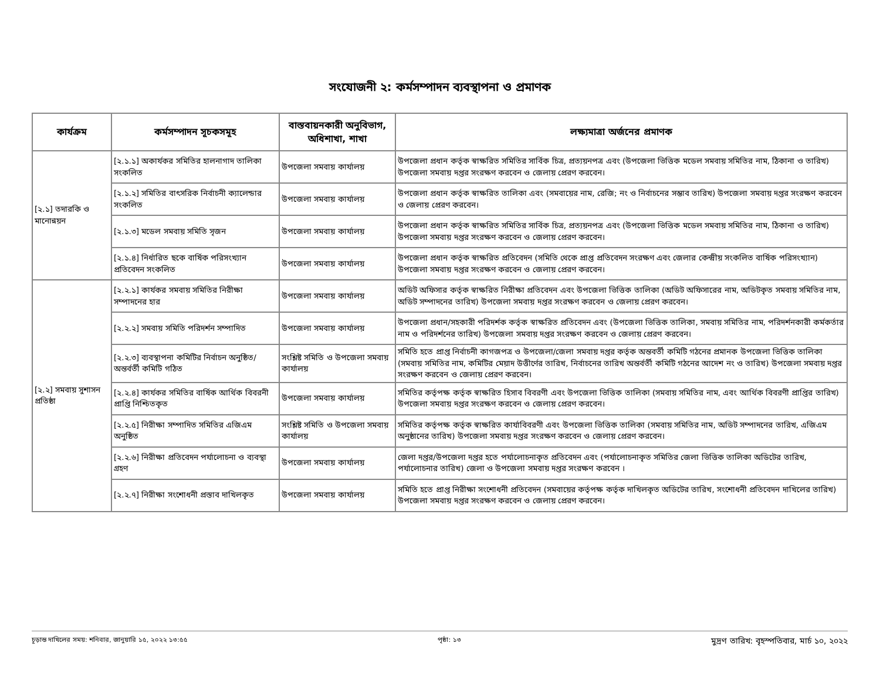সংযোজনী ২: কর্মসম্পাদন ব্যবস্থাপনা ও প্রমাণক
| কার্যক্রম | কর্মসম্পাদন সূচকসমূহ | বাস্তবায়নকারী অনুবিভাগ, অধিশাখা, শাখা | লক্ষ্যমাত্রা অর্জনের প্রমাণক |
| --- | --- | --- | --- |
| [২.১] তদারকি ও মানোন্নয়ন | [২.১.১] অকার্যকর সমিতির হালনাগাদ তালিকা সংকলিত | উপজেলা সমবায় কার্যালয় | উপজেলা প্রধান কর্তৃক স্বাক্ষরিত সমিতির সার্বিক চিত্র, প্রত্যয়নপত্র এবং (উপজেলা ভিত্তিক মডেল সমবায় সমিতির নাম, ঠিকানা ও তারিখ) উপজেলা সমবায় দপ্তর সংরক্ষণ করবেন ও জেলায় প্রেরণ করবেন। |
| | [২.১.২] সমিতির বাৎসরিক নির্বাচনী ক্যালেন্ডার সংকলিত | উপজেলা সমবায় কার্যালয় | উপজেলা প্রধান কর্তৃক স্বাক্ষরিত তালিকা এবং (সমবায়ের নাম, রেজি; নং ও নির্বাচনের সম্ভাব তারিখ) উপজেলা সমবায় দপ্তর সংরক্ষণ করবেন ও জেলায় প্রেরণ করবেন। |
| | [২.১.৩] মডেল সমবায় সমিতি সৃজন | উপজেলা সমবায় কার্যালয় | উপজেলা প্রধান কর্তৃক স্বাক্ষরিত সমিতির সার্বিক চিত্র, প্রত্যয়নপত্র এবং (উপজেলা ভিত্তিক মডেল সমবায় সমিতির নাম, ঠিকানা ও তারিখ) উপজেলা সমবায় দপ্তর সংরক্ষণ করবেন ও জেলায় প্রেরণ করবেন। |
| | [২.১.৪] নির্ধারিত ছকে বার্ষিক পরিসংখ্যান প্রতিবেদন সংকলিত | উপজেলা সমবায় কার্যালয় | উপজেলা প্রধান কর্তৃক স্বাক্ষরিত প্রতিবেদন (সমিতি থেকে প্রাপ্ত প্রতিবেদন সংরক্ষণ এবং জেলার কেন্দ্রীয় সংকলিত বার্ষিক পরিসংখ্যান) উপজেলা সমবায় দপ্তর সংরক্ষণ করবেন ও জেলায় প্রেরণ করবেন। |
| [২.২] সমবায় সুশাসন প্রতিষ্ঠা | [২.২.১] কার্যকর সমবায় সমিতির নিরীক্ষা সম্পাদনের হার | উপজেলা সমবায় কার্যালয় | অডিট অফিসার কর্তৃক স্বাক্ষরিত নিরীক্ষা প্রতিবেদন এবং উপজেলা ভিত্তিক তালিকা (অডিট অফিসারের নাম, অডিটকৃত সমবায় সমিতির নাম, অডিট সম্পাদনের তারিখ) উপজেলা সমবায় দপ্তর সংরক্ষণ করবেন ও জেলায় প্রেরণ করবেন। |
| | [২.২.২] সমবায় সমিতি পরিদর্শন সম্পাদিত | উপজেলা সমবায় কার্যালয় | উপজেলা প্রধান/সহকারী পরিদর্শক কর্তৃক স্বাক্ষরিত প্রতিবেদন এবং (উপজেলা ভিত্তিক তালিকা, সমবায় সমিতির নাম, পরিদর্শনকারী কর্মকর্তার নাম ও পরিদর্শনের তারিখ) উপজেলা সমবায় দপ্তর সংরক্ষণ করবেন ও জেলায় প্রেরণ করবেন। |
| | [২.২.৩] ব্যবস্থাপনা কমিটির নির্বাচন অনুষ্ঠিত/অন্তর্বর্তী কমিটি গঠিত | সংশ্লিষ্ট সমিতি ও উপজেলা সমবায় কার্যালয় | সমিতি হতে প্রাপ্ত নির্বাচনী কাগজপত্র ও উপজেলা/জেলা সমবায় দপ্তর কর্তৃক অন্তবর্তী কমিটি গঠনের প্রমানক উপজেলা ভিত্তিক তালিকা (সমবায় সমিতির নাম, কমিটির মেয়াদ উত্তীর্ণের তারিখ, নির্বাচনের তারিখ অন্তর্বর্তী কমিটি গঠনের আদেশ নং ও তারিখ) উপজেলা সমবায় দপ্তর সংরক্ষণ করবেন ও জেলায় প্রেরণ করবেন। |
| | [২.২.৪] কার্যকর সমিতির বার্ষিক আর্থিক বিবরনী প্রাপ্তি নিশ্চিতকৃত | উপজেলা সমবায় কার্যালয় | সমিতির কর্তৃপক্ষ কর্তৃক স্বাক্ষরিত হিসাব বিবরণী এবং উপজেলা ভিত্তিক তালিকা (সমবায় সমিতির নাম, এবং আর্থিক বিবরণী প্রাপ্তির তারিখ) উপজেলা সমবায় দপ্তর সংরক্ষণ করবেন ও জেলায় প্রেরণ করবেন। |
| | [২.২.৫] নিরীক্ষা সম্পাদিত সমিতির এজিএম অনুষ্ঠিত | সংশ্লিষ্ট সমিতি ও উপজেলা সমবায় কার্যালয় | সমিতির কর্তৃপক্ষ কর্তৃক স্বাক্ষরিত কার্যাবিবরণী এবং উপজেলা ভিত্তিক তালিকা (সমবায় সমিতির নাম, অডিট সম্পাদনের তারিখ, এজিএম অনুষ্ঠানের তারিখ) উপজেলা সমবায় দপ্তর সংরক্ষণ করবেন ও জেলায় প্রেরণ করবেন। |
| | [২.২.৬] নিরীক্ষা প্রতিবেদন পর্যালোচনা ও ব্যবস্থা গ্রহণ | উপজেলা সমবায় কার্যালয় | জেলা দপ্তর/উপজেলা দপ্তর হতে পর্যালোচনাকৃত প্রতিবেদন এবং (পর্যালোচনাকৃত সমিতির জেলা ভিত্তিক তালিকা অডিটের তারিখ, পর্যালোচনার তারিখ) জেলা ও উপজেলা সমবায় দপ্তর সংরক্ষণ করবেন । |
| | [২.২.৭] নিরীক্ষা সংশোধনী প্রস্তাব দাখিলকৃত | উপজেলা সমবায় কার্যালয় | সমিতি হতে প্রাপ্ত নিরীক্ষা সংশোধনী প্রতিবেদন (সমবায়ের কর্তৃপক্ষ কর্তৃক দাখিলকৃত অডিটের তারিখ, সংশোধনী প্রতিবেদন দাখিলের তারিখ) উপজেলা সমবায় দপ্তর সংরক্ষণ করবেন ও জেলায় প্রেরণ করবেন। |
চূড়ান্ত দাখিলের সময়: শনিবার, জানুয়ারি ১৫, ২০২২ ১৩:৫৫ পৃষ্ঠা: ১৩ মুদ্রণ তারিখ: বৃহস্পতিবার, মার্চ ১০, ২০২২